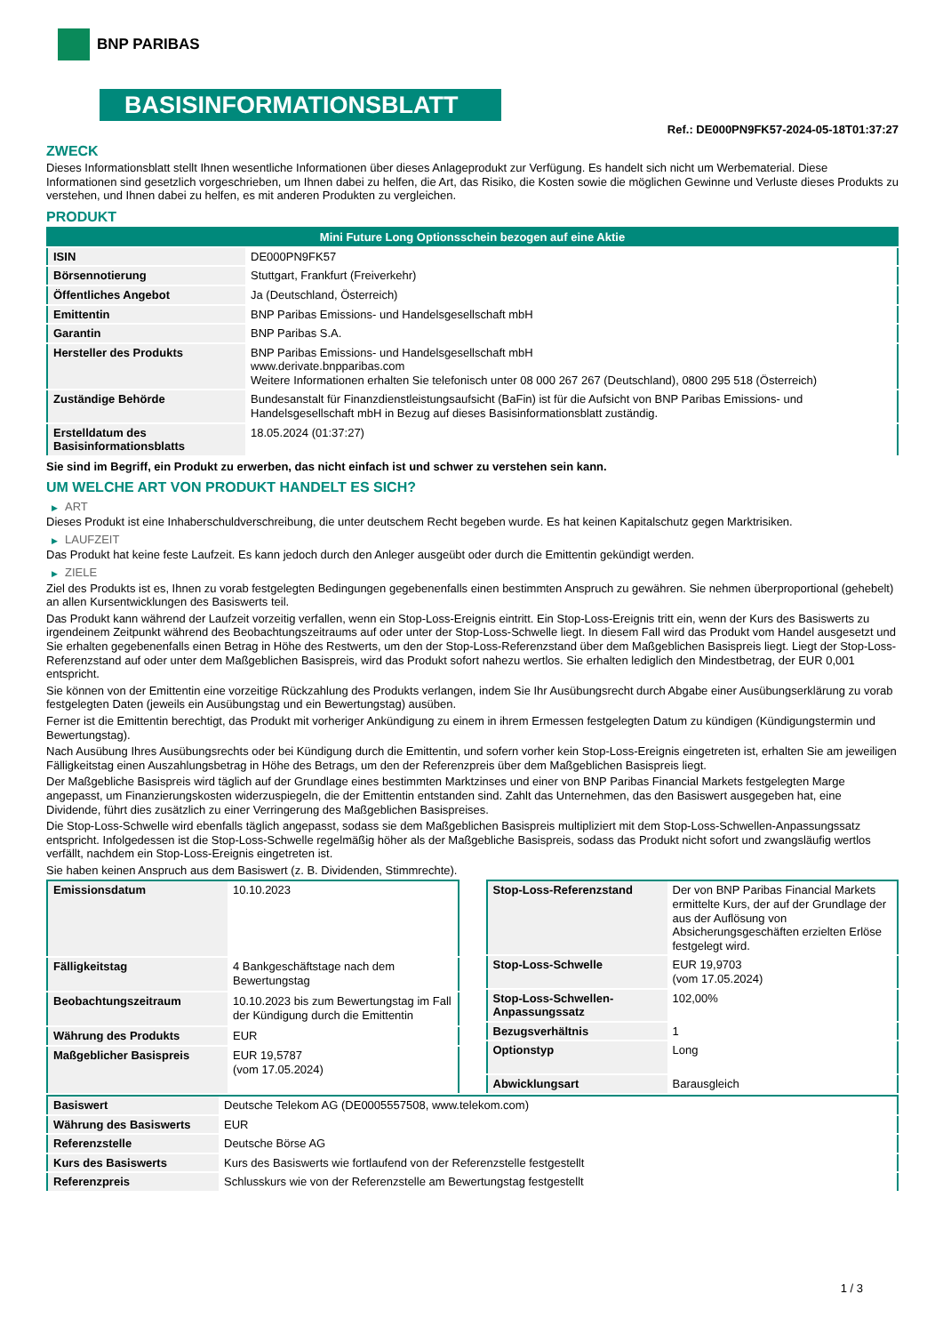BNP PARIBAS
BASISINFORMATIONSBLATT
Ref.: DE000PN9FK57-2024-05-18T01:37:27
ZWECK
Dieses Informationsblatt stellt Ihnen wesentliche Informationen über dieses Anlageprodukt zur Verfügung. Es handelt sich nicht um Werbematerial. Diese Informationen sind gesetzlich vorgeschrieben, um Ihnen dabei zu helfen, die Art, das Risiko, die Kosten sowie die möglichen Gewinne und Verluste dieses Produkts zu verstehen, und Ihnen dabei zu helfen, es mit anderen Produkten zu vergleichen.
PRODUKT
| Mini Future Long Optionsschein bezogen auf eine Aktie | |
| ISIN | DE000PN9FK57 |
| Börsennotierung | Stuttgart, Frankfurt (Freiverkehr) |
| Öffentliches Angebot | Ja (Deutschland, Österreich) |
| Emittentin | BNP Paribas Emissions- und Handelsgesellschaft mbH |
| Garantin | BNP Paribas S.A. |
| Hersteller des Produkts | BNP Paribas Emissions- und Handelsgesellschaft mbH www.derivate.bnpparibas.com Weitere Informationen erhalten Sie telefonisch unter 08 000 267 267 (Deutschland), 0800 295 518 (Österreich) |
| Zuständige Behörde | Bundesanstalt für Finanzdienstleistungsaufsicht (BaFin) ist für die Aufsicht von BNP Paribas Emissions- und Handelsgesellschaft mbH in Bezug auf dieses Basisinformationsblatt zuständig. |
| Erstelldatum des Basisinformationsblatts | 18.05.2024 (01:37:27) |
Sie sind im Begriff, ein Produkt zu erwerben, das nicht einfach ist und schwer zu verstehen sein kann.
UM WELCHE ART VON PRODUKT HANDELT ES SICH?
▶ ART
Dieses Produkt ist eine Inhaberschuldverschreibung, die unter deutschem Recht begeben wurde. Es hat keinen Kapitalschutz gegen Marktrisiken.
▶ LAUFZEIT
Das Produkt hat keine feste Laufzeit. Es kann jedoch durch den Anleger ausgeübt oder durch die Emittentin gekündigt werden.
▶ ZIELE
Ziel des Produkts ist es, Ihnen zu vorab festgelegten Bedingungen gegebenenfalls einen bestimmten Anspruch zu gewähren. Sie nehmen überproportional (gehebelt) an allen Kursentwicklungen des Basiswerts teil.
Das Produkt kann während der Laufzeit vorzeitig verfallen, wenn ein Stop-Loss-Ereignis eintritt. Ein Stop-Loss-Ereignis tritt ein, wenn der Kurs des Basiswerts zu irgendeinem Zeitpunkt während des Beobachtungszeitraums auf oder unter der Stop-Loss-Schwelle liegt. In diesem Fall wird das Produkt vom Handel ausgesetzt und Sie erhalten gegebenenfalls einen Betrag in Höhe des Restwerts, um den der Stop-Loss-Referenzstand über dem Maßgeblichen Basispreis liegt. Liegt der Stop-Loss-Referenzstand auf oder unter dem Maßgeblichen Basispreis, wird das Produkt sofort nahezu wertlos. Sie erhalten lediglich den Mindestbetrag, der EUR 0,001 entspricht.
Sie können von der Emittentin eine vorzeitige Rückzahlung des Produkts verlangen, indem Sie Ihr Ausübungsrecht durch Abgabe einer Ausübungserklärung zu vorab festgelegten Daten (jeweils ein Ausübungstag und ein Bewertungstag) ausüben.
Ferner ist die Emittentin berechtigt, das Produkt mit vorheriger Ankündigung zu einem in ihrem Ermessen festgelegten Datum zu kündigen (Kündigungstermin und Bewertungstag).
Nach Ausübung Ihres Ausübungsrechts oder bei Kündigung durch die Emittentin, und sofern vorher kein Stop-Loss-Ereignis eingetreten ist, erhalten Sie am jeweiligen Fälligkeitstag einen Auszahlungsbetrag in Höhe des Betrags, um den der Referenzpreis über dem Maßgeblichen Basispreis liegt.
Der Maßgebliche Basispreis wird täglich auf der Grundlage eines bestimmten Marktzinses und einer von BNP Paribas Financial Markets festgelegten Marge angepasst, um Finanzierungskosten widerzuspiegeln, die der Emittentin entstanden sind. Zahlt das Unternehmen, das den Basiswert ausgegeben hat, eine Dividende, führt dies zusätzlich zu einer Verringerung des Maßgeblichen Basispreises.
Die Stop-Loss-Schwelle wird ebenfalls täglich angepasst, sodass sie dem Maßgeblichen Basispreis multipliziert mit dem Stop-Loss-Schwellen-Anpassungssatz entspricht. Infolgedessen ist die Stop-Loss-Schwelle regelmäßig höher als der Maßgebliche Basispreis, sodass das Produkt nicht sofort und zwangsläufig wertlos verfällt, nachdem ein Stop-Loss-Ereignis eingetreten ist.
Sie haben keinen Anspruch aus dem Basiswert (z. B. Dividenden, Stimmrechte).
| Emissionsdatum | 10.10.2023 |
| Fälligkeitstag | 4 Bankgeschäftstage nach dem Bewertungstag |
| Beobachtungszeitraum | 10.10.2023 bis zum Bewertungstag im Fall der Kündigung durch die Emittentin |
| Währung des Produkts | EUR |
| Maßgeblicher Basispreis | EUR 19,5787 (vom 17.05.2024) |
| Stop-Loss-Referenzstand | Der von BNP Paribas Financial Markets ermittelte Kurs, der auf der Grundlage der aus der Auflösung von Absicherungsgeschäften erzielten Erlöse festgelegt wird. |
| Stop-Loss-Schwelle | EUR 19,9703 (vom 17.05.2024) |
| Stop-Loss-Schwellen-Anpassungssatz | 102,00% |
| Bezugsverhältnis | 1 |
| Optionstyp | Long |
| Abwicklungsart | Barausgleich |
| Basiswert | Deutsche Telekom AG (DE0005557508, www.telekom.com) |
| Währung des Basiswerts | EUR |
| Referenzstelle | Deutsche Börse AG |
| Kurs des Basiswerts | Kurs des Basiswerts wie fortlaufend von der Referenzstelle festgestellt |
| Referenzpreis | Schlusskurs wie von der Referenzstelle am Bewertungstag festgestellt |
1 / 3